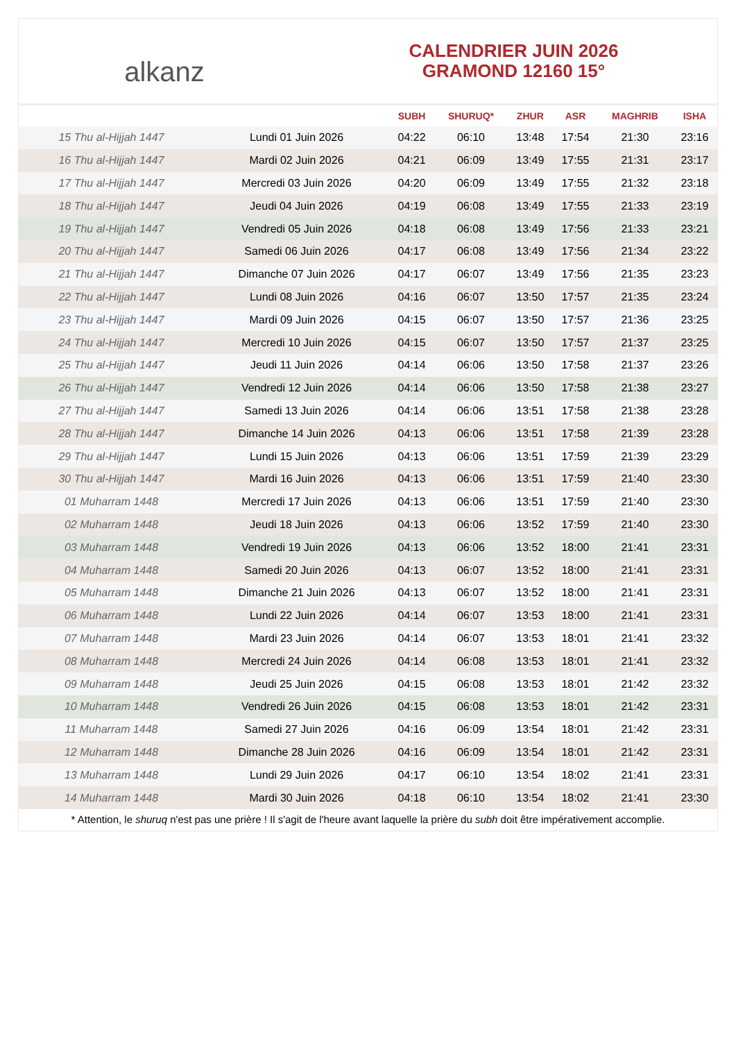alkanz
CALENDRIER JUIN 2026
GRAMOND 12160 15°
| | | SUBH | SHURUQ* | ZHUR | ASR | MAGHRIB | ISHA |
| --- | --- | --- | --- | --- | --- | --- | --- |
| 15 Thu al-Hijjah 1447 | Lundi 01 Juin 2026 | 04:22 | 06:10 | 13:48 | 17:54 | 21:30 | 23:16 |
| 16 Thu al-Hijjah 1447 | Mardi 02 Juin 2026 | 04:21 | 06:09 | 13:49 | 17:55 | 21:31 | 23:17 |
| 17 Thu al-Hijjah 1447 | Mercredi 03 Juin 2026 | 04:20 | 06:09 | 13:49 | 17:55 | 21:32 | 23:18 |
| 18 Thu al-Hijjah 1447 | Jeudi 04 Juin 2026 | 04:19 | 06:08 | 13:49 | 17:55 | 21:33 | 23:19 |
| 19 Thu al-Hijjah 1447 | Vendredi 05 Juin 2026 | 04:18 | 06:08 | 13:49 | 17:56 | 21:33 | 23:21 |
| 20 Thu al-Hijjah 1447 | Samedi 06 Juin 2026 | 04:17 | 06:08 | 13:49 | 17:56 | 21:34 | 23:22 |
| 21 Thu al-Hijjah 1447 | Dimanche 07 Juin 2026 | 04:17 | 06:07 | 13:49 | 17:56 | 21:35 | 23:23 |
| 22 Thu al-Hijjah 1447 | Lundi 08 Juin 2026 | 04:16 | 06:07 | 13:50 | 17:57 | 21:35 | 23:24 |
| 23 Thu al-Hijjah 1447 | Mardi 09 Juin 2026 | 04:15 | 06:07 | 13:50 | 17:57 | 21:36 | 23:25 |
| 24 Thu al-Hijjah 1447 | Mercredi 10 Juin 2026 | 04:15 | 06:07 | 13:50 | 17:57 | 21:37 | 23:25 |
| 25 Thu al-Hijjah 1447 | Jeudi 11 Juin 2026 | 04:14 | 06:06 | 13:50 | 17:58 | 21:37 | 23:26 |
| 26 Thu al-Hijjah 1447 | Vendredi 12 Juin 2026 | 04:14 | 06:06 | 13:50 | 17:58 | 21:38 | 23:27 |
| 27 Thu al-Hijjah 1447 | Samedi 13 Juin 2026 | 04:14 | 06:06 | 13:51 | 17:58 | 21:38 | 23:28 |
| 28 Thu al-Hijjah 1447 | Dimanche 14 Juin 2026 | 04:13 | 06:06 | 13:51 | 17:58 | 21:39 | 23:28 |
| 29 Thu al-Hijjah 1447 | Lundi 15 Juin 2026 | 04:13 | 06:06 | 13:51 | 17:59 | 21:39 | 23:29 |
| 30 Thu al-Hijjah 1447 | Mardi 16 Juin 2026 | 04:13 | 06:06 | 13:51 | 17:59 | 21:40 | 23:30 |
| 01 Muharram 1448 | Mercredi 17 Juin 2026 | 04:13 | 06:06 | 13:51 | 17:59 | 21:40 | 23:30 |
| 02 Muharram 1448 | Jeudi 18 Juin 2026 | 04:13 | 06:06 | 13:52 | 17:59 | 21:40 | 23:30 |
| 03 Muharram 1448 | Vendredi 19 Juin 2026 | 04:13 | 06:06 | 13:52 | 18:00 | 21:41 | 23:31 |
| 04 Muharram 1448 | Samedi 20 Juin 2026 | 04:13 | 06:07 | 13:52 | 18:00 | 21:41 | 23:31 |
| 05 Muharram 1448 | Dimanche 21 Juin 2026 | 04:13 | 06:07 | 13:52 | 18:00 | 21:41 | 23:31 |
| 06 Muharram 1448 | Lundi 22 Juin 2026 | 04:14 | 06:07 | 13:53 | 18:00 | 21:41 | 23:31 |
| 07 Muharram 1448 | Mardi 23 Juin 2026 | 04:14 | 06:07 | 13:53 | 18:01 | 21:41 | 23:32 |
| 08 Muharram 1448 | Mercredi 24 Juin 2026 | 04:14 | 06:08 | 13:53 | 18:01 | 21:41 | 23:32 |
| 09 Muharram 1448 | Jeudi 25 Juin 2026 | 04:15 | 06:08 | 13:53 | 18:01 | 21:42 | 23:32 |
| 10 Muharram 1448 | Vendredi 26 Juin 2026 | 04:15 | 06:08 | 13:53 | 18:01 | 21:42 | 23:31 |
| 11 Muharram 1448 | Samedi 27 Juin 2026 | 04:16 | 06:09 | 13:54 | 18:01 | 21:42 | 23:31 |
| 12 Muharram 1448 | Dimanche 28 Juin 2026 | 04:16 | 06:09 | 13:54 | 18:01 | 21:42 | 23:31 |
| 13 Muharram 1448 | Lundi 29 Juin 2026 | 04:17 | 06:10 | 13:54 | 18:02 | 21:41 | 23:31 |
| 14 Muharram 1448 | Mardi 30 Juin 2026 | 04:18 | 06:10 | 13:54 | 18:02 | 21:41 | 23:30 |
* Attention, le shuruq n'est pas une prière ! Il s'agit de l'heure avant laquelle la prière du subh doit être impérativement accomplie.